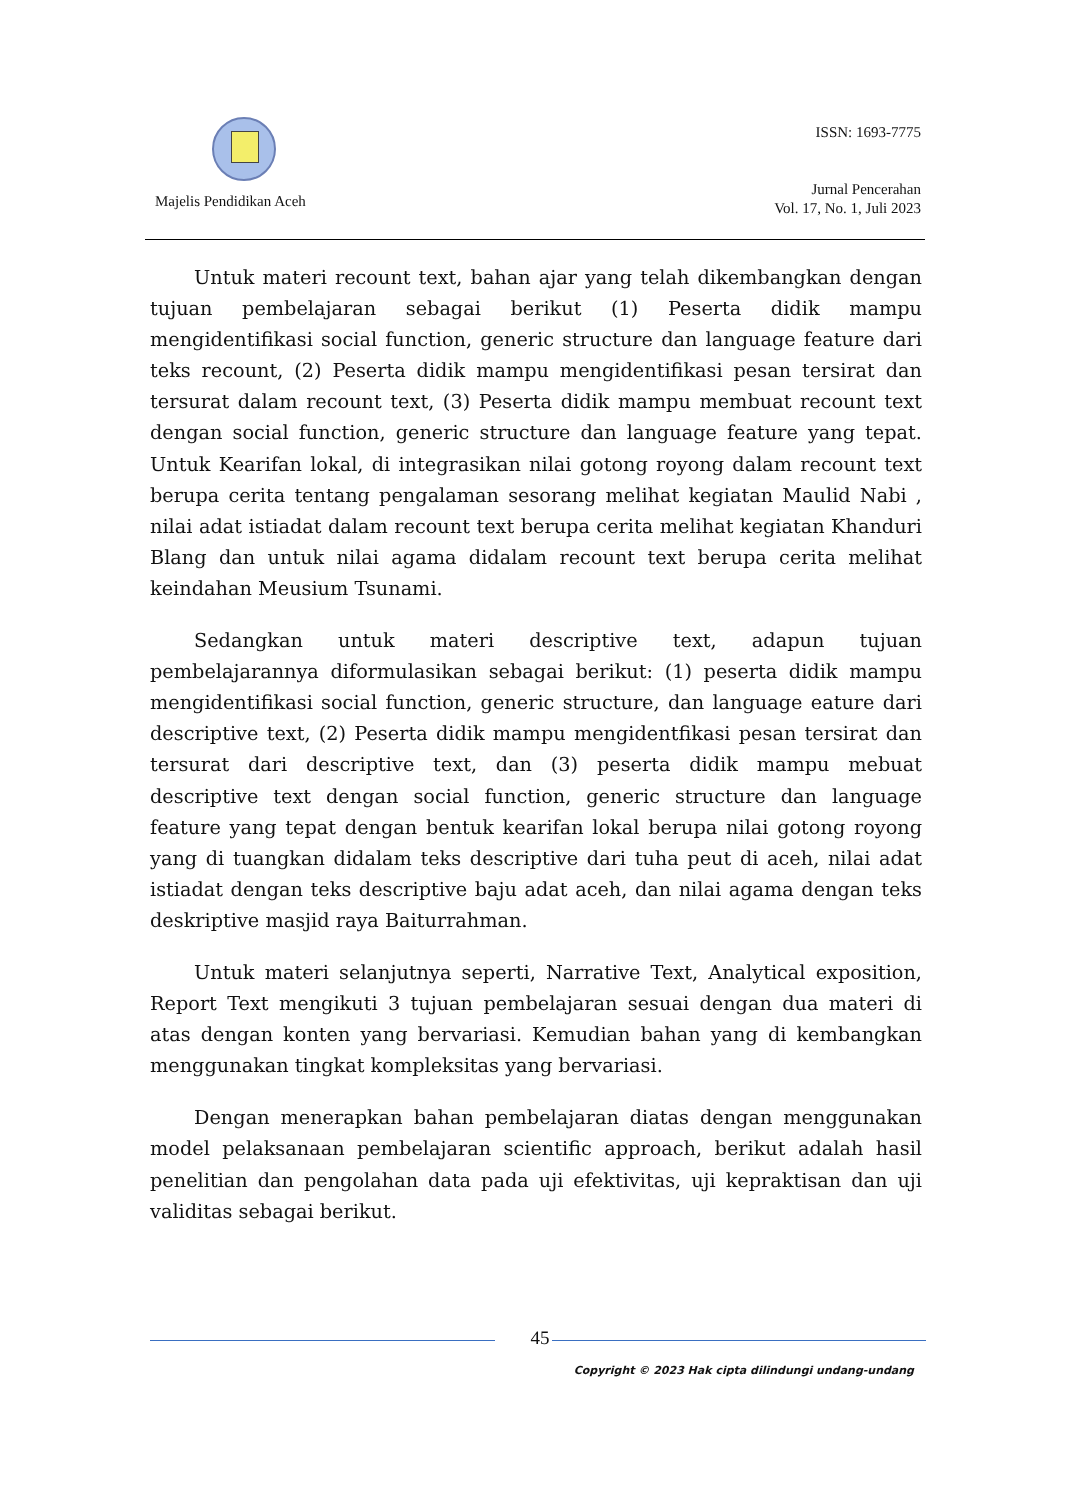Majelis Pendidikan Aceh
ISSN: 1693-7775
Jurnal Pencerahan
Vol. 17, No. 1, Juli 2023
Untuk materi recount text, bahan ajar yang telah dikembangkan dengan tujuan pembelajaran sebagai berikut (1) Peserta didik mampu mengidentifikasi social function, generic structure dan language feature dari teks recount, (2) Peserta didik mampu mengidentifikasi pesan tersirat dan tersurat dalam recount text, (3) Peserta didik mampu membuat recount text dengan social function, generic structure dan language feature yang tepat. Untuk Kearifan lokal, di integrasikan nilai gotong royong dalam recount text berupa cerita tentang pengalaman sesorang melihat kegiatan Maulid Nabi , nilai adat istiadat dalam recount text berupa cerita melihat kegiatan Khanduri Blang dan untuk nilai agama didalam recount text berupa cerita melihat keindahan Meusium Tsunami.
Sedangkan untuk materi descriptive text, adapun tujuan pembelajarannya diformulasikan sebagai berikut: (1) peserta didik mampu mengidentifikasi social function, generic structure, dan language eature dari descriptive text, (2) Peserta didik mampu mengidentfikasi pesan tersirat dan tersurat dari descriptive text, dan (3) peserta didik mampu mebuat descriptive text dengan social function, generic structure dan language feature yang tepat dengan bentuk kearifan lokal berupa nilai gotong royong yang di tuangkan didalam teks descriptive dari tuha peut di aceh, nilai adat istiadat dengan teks descriptive baju adat aceh, dan nilai agama dengan teks deskriptive masjid raya Baiturrahman.
Untuk materi selanjutnya seperti, Narrative Text, Analytical exposition, Report Text mengikuti 3 tujuan pembelajaran sesuai dengan dua materi di atas dengan konten yang bervariasi. Kemudian bahan yang di kembangkan menggunakan tingkat kompleksitas yang bervariasi.
Dengan menerapkan bahan pembelajaran diatas dengan menggunakan model pelaksanaan pembelajaran scientific approach, berikut adalah hasil penelitian dan pengolahan data pada uji efektivitas, uji kepraktisan dan uji validitas sebagai berikut.
45
Copyright © 2023 Hak cipta dilindungi undang-undang